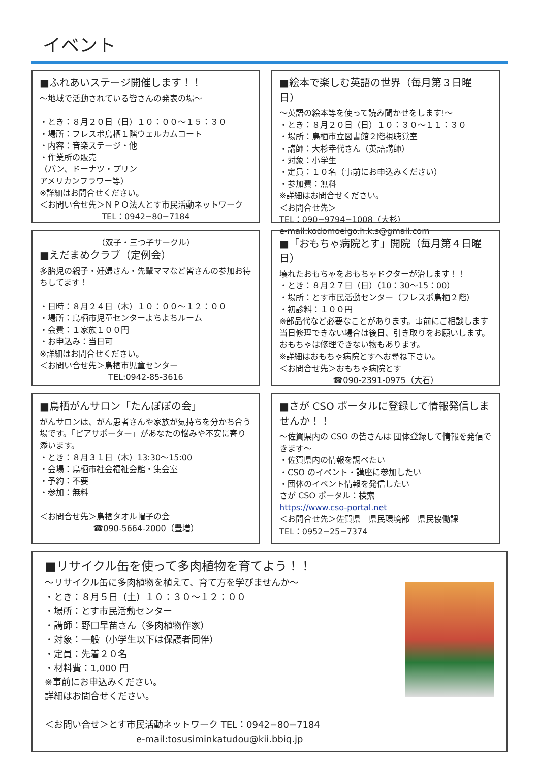イベント
■ふれあいステージ開催します！！
～地域で活動されている皆さんの発表の場～
・とき：８月２０日（日）１０：００～１５：３０
・場所：フレスポ鳥栖１階ウェルカムコート
・内容：音楽ステージ・他
・作業所の販売
（パン、ドーナツ・プリン
アメリカンフラワー等）
※詳細はお問合せください。
＜お問い合せ先＞ＮＰＯ法人とす市民活動ネットワーク
TEL：0942−80−7184
■絵本で楽しむ英語の世界（毎月第３日曜日）
～英語の絵本等を使って読み聞かせをします!～
・とき：８月２０日（日）１０：３０～１１：３０
・場所：鳥栖市立図書館２階視聴覚室
・講師：大杉幸代さん（英語講師）
・対象：小学生
・定員：１０名（事前にお申込みください）
・参加費：無料
※詳細はお問合せください。
＜お問合せ先＞
TEL：090−9794−1008（大杉）
e-mail:kodomoeigo.h.k.s@gmail.com
（双子・三つ子サークル）
■えだまめクラブ（定例会）
多胎児の親子・妊婦さん・先輩ママなど皆さんの参加お待ちしてます！
・日時：８月２４日（木）１０：００～１２：００
・場所：鳥栖市児童センターよちよちルーム
・会費：１家族１００円
・お申込み：当日可
※詳細はお問合せください。
＜お問い合せ先＞鳥栖市児童センター
TEL:0942-85-3616
■「おもちゃ病院とす」開院（毎月第４日曜日）
壊れたおもちゃをおもちゃドクターが治します！！
・とき：８月２７日（日）（10：30～15：00）
・場所：とす市民活動センター（フレスポ鳥栖２階）
・初診料：１００円
※部品代など必要なことがあります。事前にご相談します
当日修理できない場合は後日、引き取りをお願いします。
おもちゃは修理できない物もあります。
※詳細はおもちゃ病院とすへお尋ね下さい。
＜お問合せ先＞おもちゃ病院とす
☎090-2391-0975（大石）
■鳥栖がんサロン「たんぽぽの会」
がんサロンは、がん患者さんや家族が気持ちを分かち合う場です。「ピアサポーター」があなたの悩みや不安に寄り添います。
・とき：８月３１日（木）13:30～15:00
・会場：鳥栖市社会福祉会館・集会室
・予約：不要
・参加：無料
＜お問合せ先＞鳥栖タオル帽子の会
☎090-5664-2000（豊増）
■さが CSO ポータルに登録して情報発信しませんか！！
～佐賀県内の CSO の皆さんは 団体登録して情報を発信できます～
・佐賀県内の情報を調べたい
・CSO のイベント・講座に参加したい
・団体のイベント情報を発信したい
さが CSO ポータル：検索
https://www.cso-portal.net
＜お問合せ先＞佐賀県　県民環境部　県民協働課
TEL：0952−25−7374
■リサイクル缶を使って多肉植物を育てよう！！
～リサイクル缶に多肉植物を植えて、育て方を学びませんか～
・とき：８月５日（土）１０：３０～１２：００
・場所：とす市民活動センター
・講師：野口早苗さん（多肉植物作家）
・対象：一般（小学生以下は保護者同伴）
・定員：先着２０名
・材料費：1,000 円
※事前にお申込みください。
詳細はお問合せください。
＜お問い合せ＞とす市民活動ネットワーク TEL：0942−80−7184
e-mail:tosusiminkatudou@kii.bbiq.jp